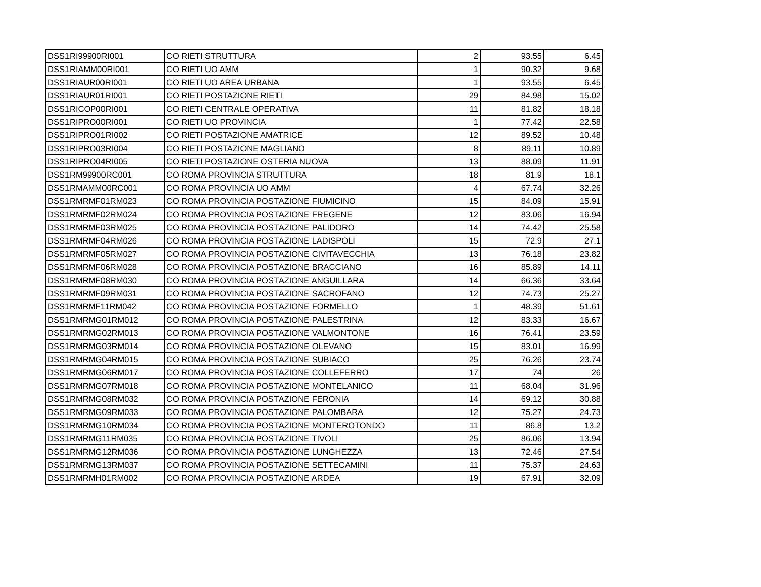| DSS1RI99900RI001 | CO RIETI STRUTTURA | 2 | 93.55 | 6.45 |
| DSS1RIAMM00RI001 | CO RIETI UO AMM | 1 | 90.32 | 9.68 |
| DSS1RIAUR00RI001 | CO RIETI UO AREA URBANA | 1 | 93.55 | 6.45 |
| DSS1RIAUR01RI001 | CO RIETI POSTAZIONE RIETI | 29 | 84.98 | 15.02 |
| DSS1RICOP00RI001 | CO RIETI CENTRALE OPERATIVA | 11 | 81.82 | 18.18 |
| DSS1RIPRO00RI001 | CO RIETI UO PROVINCIA | 1 | 77.42 | 22.58 |
| DSS1RIPRO01RI002 | CO RIETI POSTAZIONE AMATRICE | 12 | 89.52 | 10.48 |
| DSS1RIPRO03RI004 | CO RIETI POSTAZIONE MAGLIANO | 8 | 89.11 | 10.89 |
| DSS1RIPRO04RI005 | CO RIETI POSTAZIONE OSTERIA NUOVA | 13 | 88.09 | 11.91 |
| DSS1RM99900RC001 | CO ROMA PROVINCIA STRUTTURA | 18 | 81.9 | 18.1 |
| DSS1RMAMM00RC001 | CO ROMA PROVINCIA UO AMM | 4 | 67.74 | 32.26 |
| DSS1RMRMF01RM023 | CO ROMA PROVINCIA POSTAZIONE FIUMICINO | 15 | 84.09 | 15.91 |
| DSS1RMRMF02RM024 | CO ROMA PROVINCIA POSTAZIONE FREGENE | 12 | 83.06 | 16.94 |
| DSS1RMRMF03RM025 | CO ROMA PROVINCIA POSTAZIONE PALIDORO | 14 | 74.42 | 25.58 |
| DSS1RMRMF04RM026 | CO ROMA PROVINCIA POSTAZIONE LADISPOLI | 15 | 72.9 | 27.1 |
| DSS1RMRMF05RM027 | CO ROMA PROVINCIA POSTAZIONE CIVITAVECCHIA | 13 | 76.18 | 23.82 |
| DSS1RMRMF06RM028 | CO ROMA PROVINCIA POSTAZIONE BRACCIANO | 16 | 85.89 | 14.11 |
| DSS1RMRMF08RM030 | CO ROMA PROVINCIA POSTAZIONE ANGUILLARA | 14 | 66.36 | 33.64 |
| DSS1RMRMF09RM031 | CO ROMA PROVINCIA POSTAZIONE SACROFANO | 12 | 74.73 | 25.27 |
| DSS1RMRMF11RM042 | CO ROMA PROVINCIA POSTAZIONE FORMELLO | 1 | 48.39 | 51.61 |
| DSS1RMRMG01RM012 | CO ROMA PROVINCIA POSTAZIONE PALESTRINA | 12 | 83.33 | 16.67 |
| DSS1RMRMG02RM013 | CO ROMA PROVINCIA POSTAZIONE VALMONTONE | 16 | 76.41 | 23.59 |
| DSS1RMRMG03RM014 | CO ROMA PROVINCIA POSTAZIONE OLEVANO | 15 | 83.01 | 16.99 |
| DSS1RMRMG04RM015 | CO ROMA PROVINCIA POSTAZIONE SUBIACO | 25 | 76.26 | 23.74 |
| DSS1RMRMG06RM017 | CO ROMA PROVINCIA POSTAZIONE COLLEFERRO | 17 | 74 | 26 |
| DSS1RMRMG07RM018 | CO ROMA PROVINCIA POSTAZIONE MONTELANICO | 11 | 68.04 | 31.96 |
| DSS1RMRMG08RM032 | CO ROMA PROVINCIA POSTAZIONE FERONIA | 14 | 69.12 | 30.88 |
| DSS1RMRMG09RM033 | CO ROMA PROVINCIA POSTAZIONE PALOMBARA | 12 | 75.27 | 24.73 |
| DSS1RMRMG10RM034 | CO ROMA PROVINCIA POSTAZIONE MONTEROTONDO | 11 | 86.8 | 13.2 |
| DSS1RMRMG11RM035 | CO ROMA PROVINCIA POSTAZIONE TIVOLI | 25 | 86.06 | 13.94 |
| DSS1RMRMG12RM036 | CO ROMA PROVINCIA POSTAZIONE LUNGHEZZA | 13 | 72.46 | 27.54 |
| DSS1RMRMG13RM037 | CO ROMA PROVINCIA POSTAZIONE SETTECAMINI | 11 | 75.37 | 24.63 |
| DSS1RMRMH01RM002 | CO ROMA PROVINCIA POSTAZIONE ARDEA | 19 | 67.91 | 32.09 |